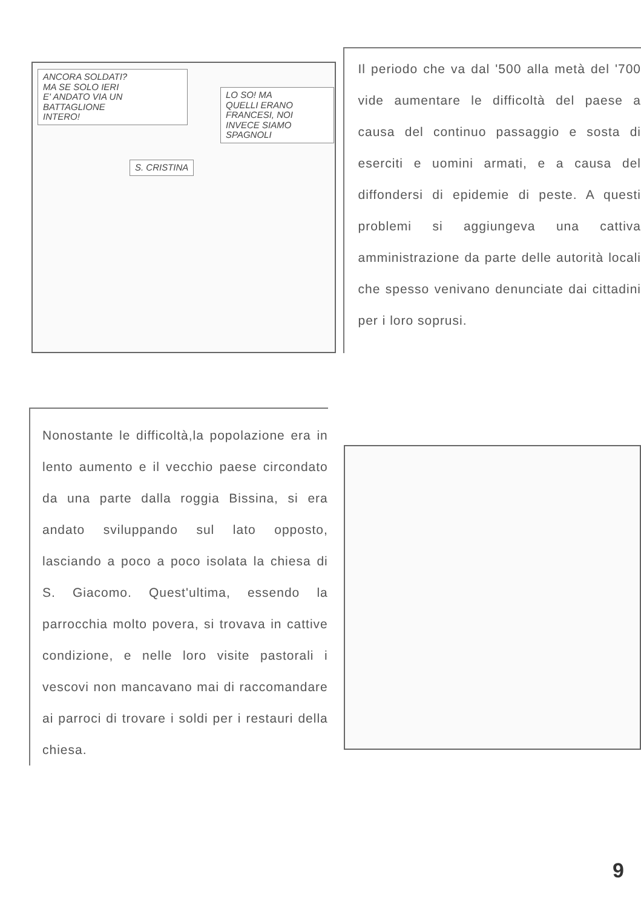ANCORA SOLDATI?
MA SE SOLO IERI
E' ANDATO VIA UN
BATTAGLIONE
INTERO!
LO SO! MA
QUELLI ERANO
FRANCESI, NOI
INVECE SIAMO
SPAGNOLI
S. CRISTINA
Il periodo che va dal '500 alla metà del '700 vide aumentare le difficoltà del paese a causa del continuo passaggio e sosta di eserciti e uomini armati, e a causa del diffondersi di epidemie di peste. A questi problemi si aggiungeva una cattiva amministrazione da parte delle autorità locali che spesso venivano denunciate dai cittadini per i loro soprusi.
Nonostante le difficoltà,la popolazione era in lento aumento e il vecchio paese circondato da una parte dalla roggia Bissina, si era andato sviluppando sul lato opposto, lasciando a poco a poco isolata la chiesa di S. Giacomo. Quest'ultima, essendo la parrocchia molto povera, si trovava in cattive condizione, e nelle loro visite pastorali i vescovi non mancavano mai di raccomandare ai parroci di trovare i soldi per i restauri della chiesa.
9